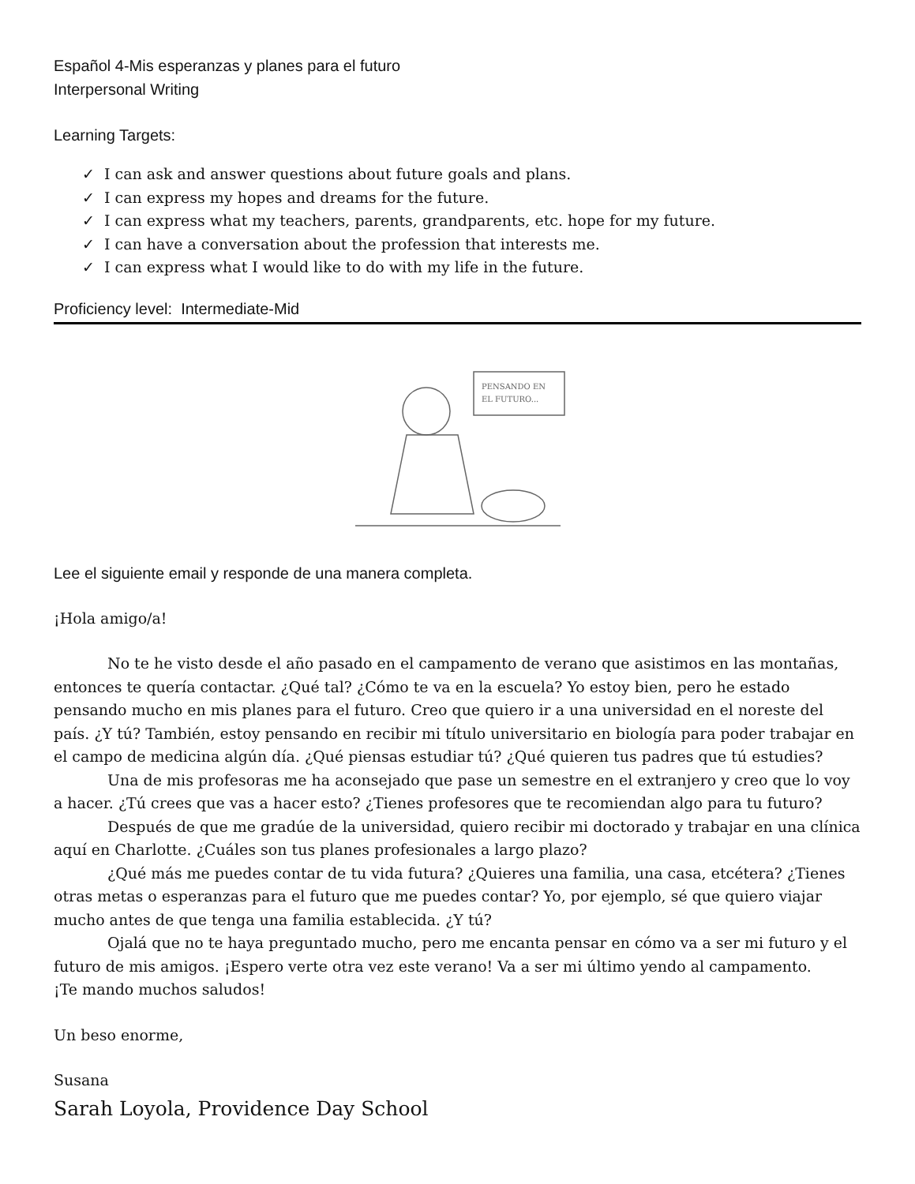Español 4-Mis esperanzas y planes para el futuro
Interpersonal Writing
Learning Targets:
✓ I can ask and answer questions about future goals and plans.
✓ I can express my hopes and dreams for the future.
✓ I can express what my teachers, parents, grandparents, etc. hope for my future.
✓ I can have a conversation about the profession that interests me.
✓ I can express what I would like to do with my life in the future.
Proficiency level: Intermediate-Mid
PENSANDO EN
EL FUTURO...
Lee el siguiente email y responde de una manera completa.
¡Hola amigo/a!
No te he visto desde el año pasado en el campamento de verano que asistimos en las montañas, entonces te quería contactar. ¿Qué tal? ¿Cómo te va en la escuela? Yo estoy bien, pero he estado pensando mucho en mis planes para el futuro. Creo que quiero ir a una universidad en el noreste del país. ¿Y tú? También, estoy pensando en recibir mi título universitario en biología para poder trabajar en el campo de medicina algún día. ¿Qué piensas estudiar tú? ¿Qué quieren tus padres que tú estudies?
Una de mis profesoras me ha aconsejado que pase un semestre en el extranjero y creo que lo voy a hacer. ¿Tú crees que vas a hacer esto? ¿Tienes profesores que te recomiendan algo para tu futuro?
Después de que me gradúe de la universidad, quiero recibir mi doctorado y trabajar en una clínica aquí en Charlotte. ¿Cuáles son tus planes profesionales a largo plazo?
¿Qué más me puedes contar de tu vida futura? ¿Quieres una familia, una casa, etcétera? ¿Tienes otras metas o esperanzas para el futuro que me puedes contar? Yo, por ejemplo, sé que quiero viajar mucho antes de que tenga una familia establecida. ¿Y tú?
Ojalá que no te haya preguntado mucho, pero me encanta pensar en cómo va a ser mi futuro y el futuro de mis amigos. ¡Espero verte otra vez este verano! Va a ser mi último yendo al campamento.
¡Te mando muchos saludos!
Un beso enorme,
Susana
Sarah Loyola, Providence Day School